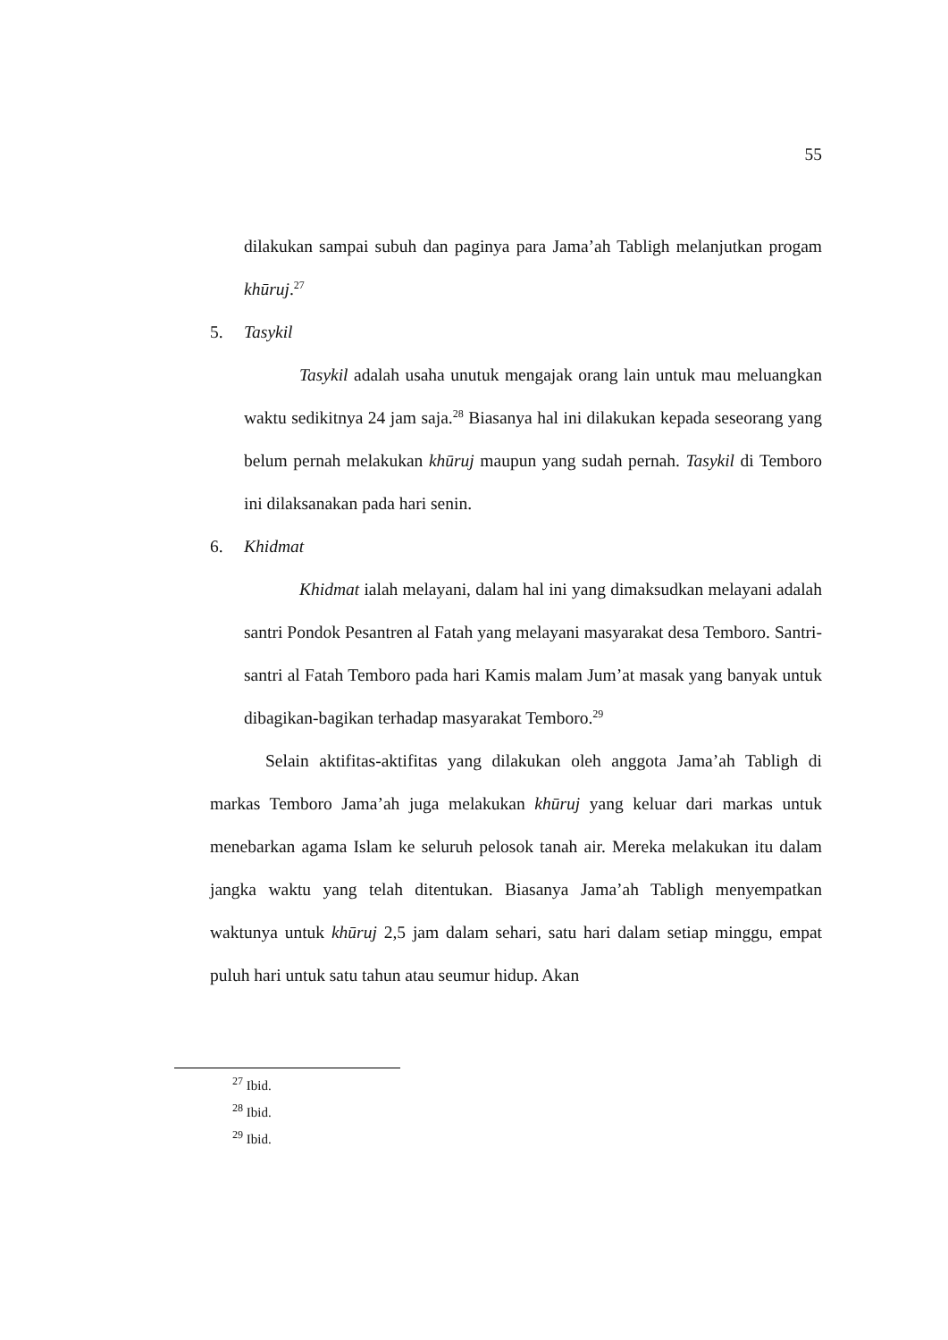55
dilakukan sampai subuh dan paginya para Jama’ah Tabligh melanjutkan progam khūruj.<sup>27</sup>
5. Tasykil
Tasykil adalah usaha unutuk mengajak orang lain untuk mau meluangkan waktu sedikitnya 24 jam saja.<sup>28</sup> Biasanya hal ini dilakukan kepada seseorang yang belum pernah melakukan khūruj maupun yang sudah pernah. Tasykil di Temboro ini dilaksanakan pada hari senin.
6. Khidmat
Khidmat ialah melayani, dalam hal ini yang dimaksudkan melayani adalah santri Pondok Pesantren al Fatah yang melayani masyarakat desa Temboro. Santri-santri al Fatah Temboro pada hari Kamis malam Jum’at masak yang banyak untuk dibagikan-bagikan terhadap masyarakat Temboro.<sup>29</sup>
Selain aktifitas-aktifitas yang dilakukan oleh anggota Jama’ah Tabligh di markas Temboro Jama’ah juga melakukan khūruj yang keluar dari markas untuk menebarkan agama Islam ke seluruh pelosok tanah air. Mereka melakukan itu dalam jangka waktu yang telah ditentukan. Biasanya Jama’ah Tabligh menyempatkan waktunya untuk khūruj 2,5 jam dalam sehari, satu hari dalam setiap minggu, empat puluh hari untuk satu tahun atau seumur hidup. Akan
<sup>27</sup> Ibid.
<sup>28</sup> Ibid.
<sup>29</sup> Ibid.